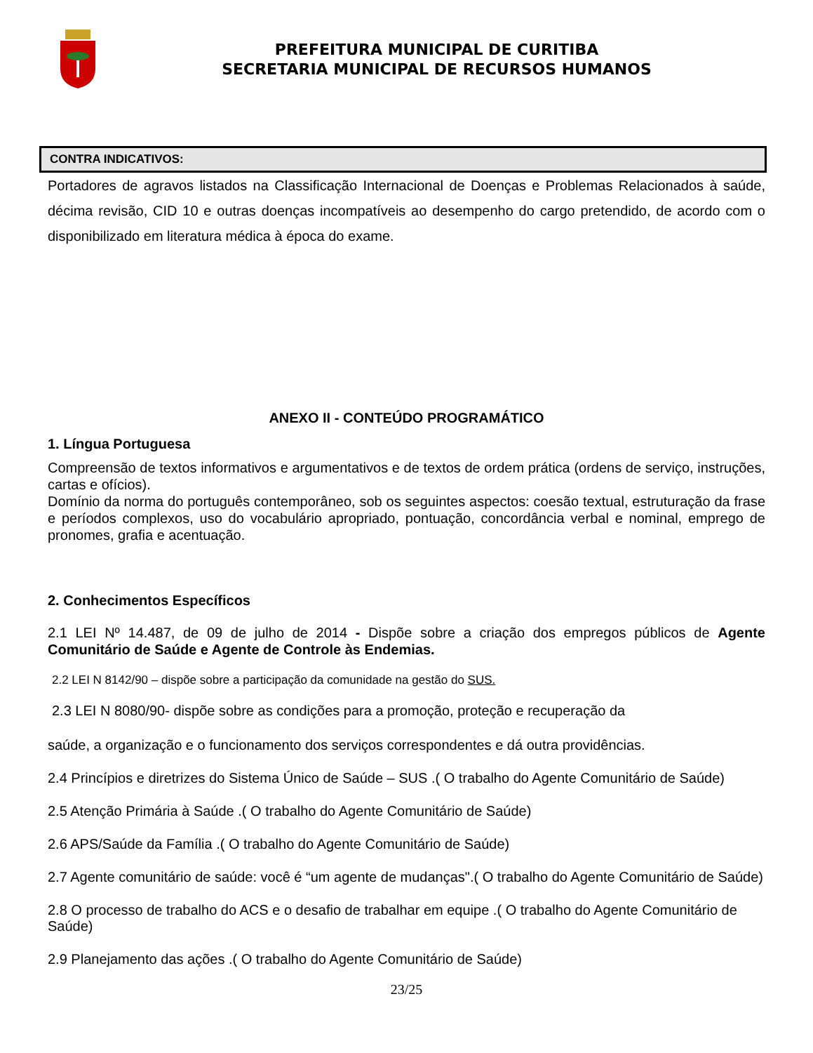PREFEITURA MUNICIPAL DE CURITIBA
SECRETARIA MUNICIPAL DE RECURSOS HUMANOS
| CONTRA INDICATIVOS: |
| --- |
Portadores de agravos listados na Classificação Internacional de Doenças e Problemas Relacionados à saúde, décima revisão, CID 10 e outras doenças incompatíveis ao desempenho do cargo pretendido, de acordo com o disponibilizado em literatura médica à época do exame.
ANEXO II - CONTEÚDO PROGRAMÁTICO
1. Língua Portuguesa
Compreensão de textos informativos e argumentativos e de textos de ordem prática (ordens de serviço, instruções, cartas e ofícios).
Domínio da norma do português contemporâneo, sob os seguintes aspectos: coesão textual, estruturação da frase e períodos complexos, uso do vocabulário apropriado, pontuação, concordância verbal e nominal, emprego de pronomes, grafia e acentuação.
2. Conhecimentos Específicos
2.1 LEI Nº 14.487, de 09 de julho de 2014 - Dispõe sobre a criação dos empregos públicos de Agente Comunitário de Saúde e Agente de Controle às Endemias.
2.2 LEI N 8142/90 – dispõe sobre a participação da comunidade na gestão do SUS.
2.3 LEI N 8080/90- dispõe sobre as condições para a promoção, proteção e recuperação da
saúde, a organização e o funcionamento dos serviços correspondentes e dá outra providências.
2.4 Princípios e diretrizes do Sistema Único de Saúde – SUS .( O trabalho do Agente Comunitário de Saúde)
2.5 Atenção Primária à Saúde .( O trabalho do Agente Comunitário de Saúde)
2.6 APS/Saúde da Família .( O trabalho do Agente Comunitário de Saúde)
2.7 Agente comunitário de saúde: você é “um agente de mudanças".( O trabalho do Agente Comunitário de Saúde)
2.8 O processo de trabalho do ACS e o desafio de trabalhar em equipe .( O trabalho do Agente Comunitário de Saúde)
2.9 Planejamento das ações .( O trabalho do Agente Comunitário de Saúde)
23/25